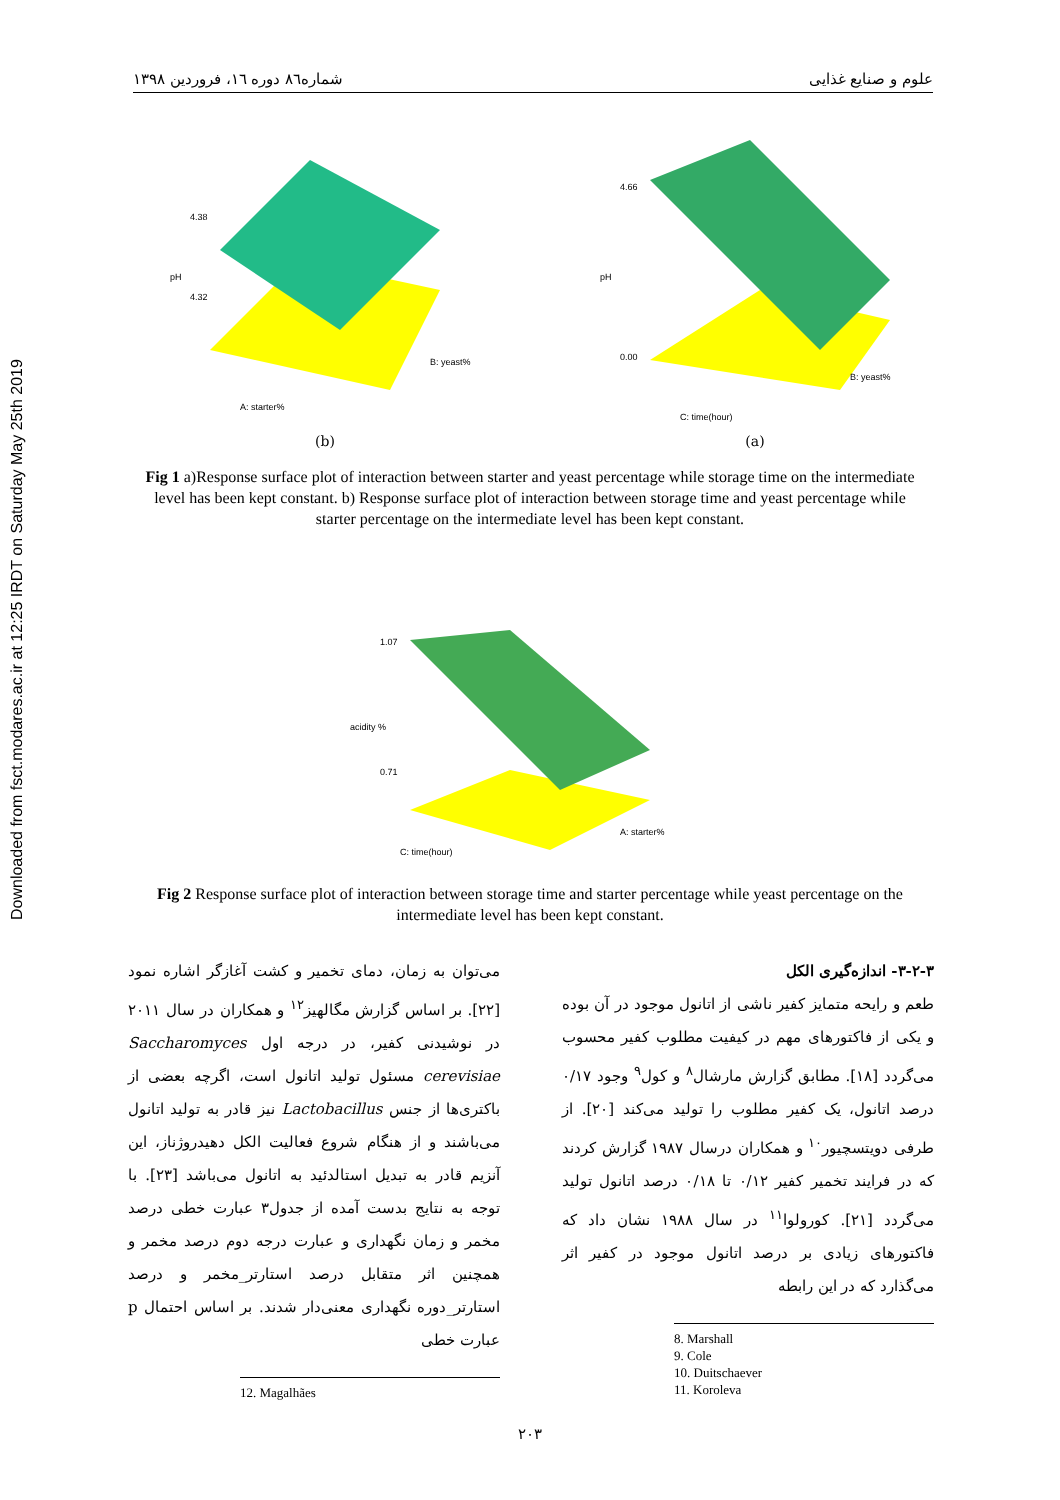Downloaded from fsct.modares.ac.ir at 12:25 IRDT on Saturday May 25th 2019
شماره۸٦ دوره ١٦، فروردین ١٣٩٨ علوم و صنایع غذایی
4.38
4.32
pH
A: starter%
B: yeast%
(b)
4.66
0.00
pH
C: time(hour)
B: yeast%
(a)
Fig 1 a)Response surface plot of interaction between starter and yeast percentage while storage time on the intermediate level has been kept constant. b) Response surface plot of interaction between storage time and yeast percentage while starter percentage on the intermediate level has been kept constant.
1.07
0.71
acidity %
C: time(hour)
A: starter%
Fig 2 Response surface plot of interaction between storage time and starter percentage while yeast percentage on the intermediate level has been kept constant.
۳-۲-۳- اندازه‌گیری الکل
طعم و رایحه متمایز کفیر ناشی از اتانول موجود در آن بوده و یکی از فاکتورهای مهم در کیفیت مطلوب کفیر محسوب می‌گردد [۱۸]. مطابق گزارش مارشال<sup>۸</sup> و کول<sup>۹</sup> وجود ۰/۱۷ درصد اتانول، یک کفیر مطلوب را تولید می‌کند [۲۰]. از طرفی دویتسچیور<sup>۱۰</sup> و همکاران درسال ۱۹۸۷ گزارش کردند که در فرایند تخمیر کفیر ۰/۱۲ تا ۰/۱۸ درصد اتانول تولید می‌گردد [۲۱]. کورولوا<sup>۱۱</sup> در سال ۱۹۸۸ نشان داد که فاکتورهای زیادی بر درصد اتانول موجود در کفیر اثر می‌گذارد که در این رابطه
8. Marshall
9. Cole
10. Duitschaever
11. Koroleva
می‌توان به زمان، دمای تخمیر و کشت آغازگر اشاره نمود [۲۲]. بر اساس گزارش مگالهیز<sup>۱۲</sup> و همکاران در سال ۲۰۱۱ در نوشیدنی کفیر، در درجه اول Saccharomyces cerevisiae مسئول تولید اتانول است، اگرچه بعضی از باکتری‌ها از جنس Lactobacillus نیز قادر به تولید اتانول می‌باشند و از هنگام شروع فعالیت الکل دهیدروژناز، این آنزیم قادر به تبدیل استالدئید به اتانول می‌باشد [۲۳]. با توجه به نتایج بدست آمده از جدول۳ عبارت خطی درصد مخمر و زمان نگهداری و عبارت درجه دوم درصد مخمر و همچنین اثر متقابل درصد استارتر_مخمر و درصد استارتر_دوره نگهداری معنی‌دار شدند. بر اساس احتمال p عبارت خطی
12. Magalhães
۲۰۳